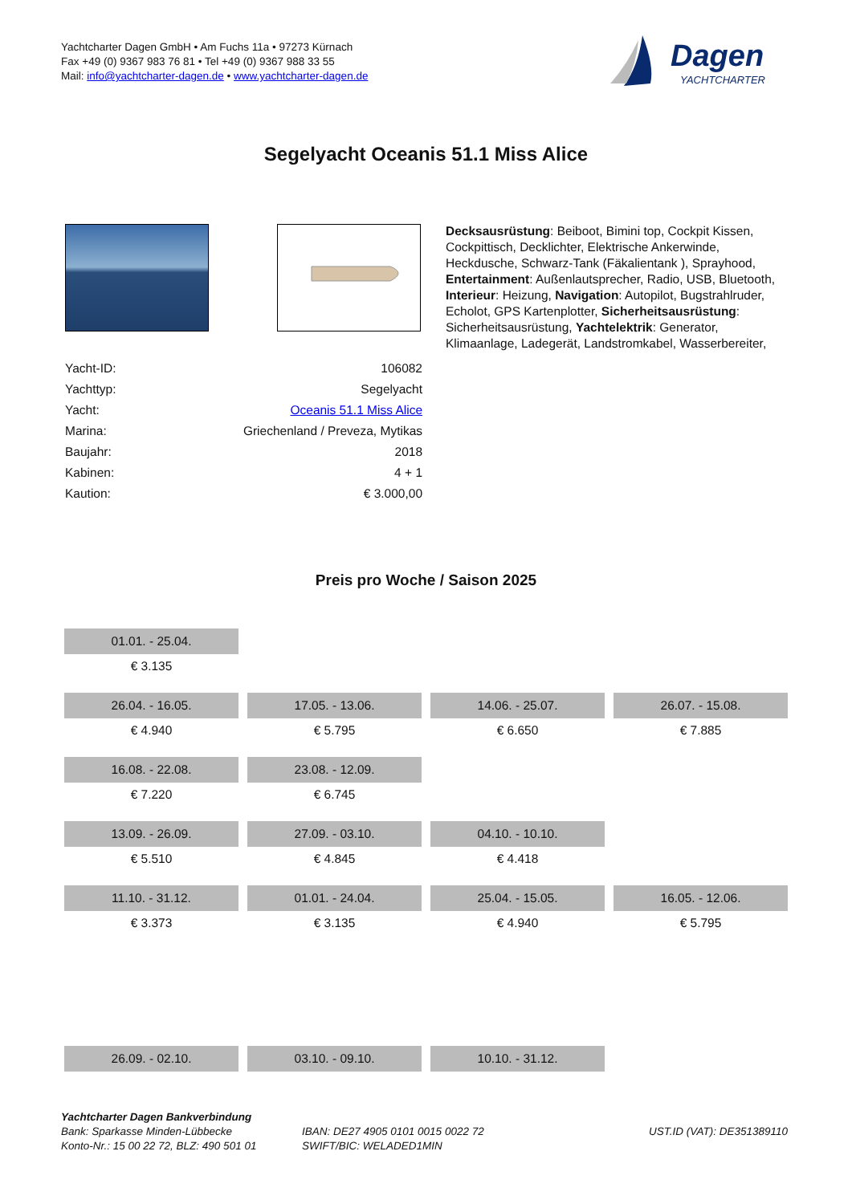Yachtcharter Dagen GmbH • Am Fuchs 11a • 97273 Kürnach
Fax +49 (0) 9367 983 76 81 • Tel +49 (0) 9367 988 33 55
Mail: info@yachtcharter-dagen.de • www.yachtcharter-dagen.de
Dagen
YACHTCHARTER
Segelyacht Oceanis 51.1 Miss Alice
| Yacht-ID: | 106082 |
| Yachttyp: | Segelyacht |
| Yacht: | Oceanis 51.1 Miss Alice |
| Marina: | Griechenland / Preveza, Mytikas |
| Baujahr: | 2018 |
| Kabinen: | 4 + 1 |
| Kaution: | € 3.000,00 |
Decksausrüstung: Beiboot, Bimini top, Cockpit Kissen, Cockpittisch, Decklichter, Elektrische Ankerwinde, Heckdusche, Schwarz-Tank (Fäkalientank ), Sprayhood, Entertainment: Außenlautsprecher, Radio, USB, Bluetooth, Interieur: Heizung, Navigation: Autopilot, Bugstrahlruder, Echolot, GPS Kartenplotter, Sicherheitsausrüstung: Sicherheitsausrüstung, Yachtelektrik: Generator, Klimaanlage, Ladegerät, Landstromkabel, Wasserbereiter,
Preis pro Woche / Saison 2025
| 01.01. - 25.04. | | | |
| € 3.135 | | | |
| 26.04. - 16.05. | 17.05. - 13.06. | 14.06. - 25.07. | 26.07. - 15.08. |
| € 4.940 | € 5.795 | € 6.650 | € 7.885 |
| 16.08. - 22.08. | 23.08. - 12.09. | | |
| € 7.220 | € 6.745 | | |
| 13.09. - 26.09. | 27.09. - 03.10. | 04.10. - 10.10. | |
| € 5.510 | € 4.845 | € 4.418 | |
| 11.10. - 31.12. | 01.01. - 24.04. | 25.04. - 15.05. | 16.05. - 12.06. |
| € 3.373 | € 3.135 | € 4.940 | € 5.795 |
| 26.09. - 02.10. | 03.10. - 09.10. | 10.10. - 31.12. | |
Yachtcharter Dagen Bankverbindung
Bank: Sparkasse Minden-Lübbecke
Konto-Nr.: 15 00 22 72, BLZ: 490 501 01
IBAN: DE27 4905 0101 0015 0022 72
SWIFT/BIC: WELADED1MIN
UST.ID (VAT): DE351389110